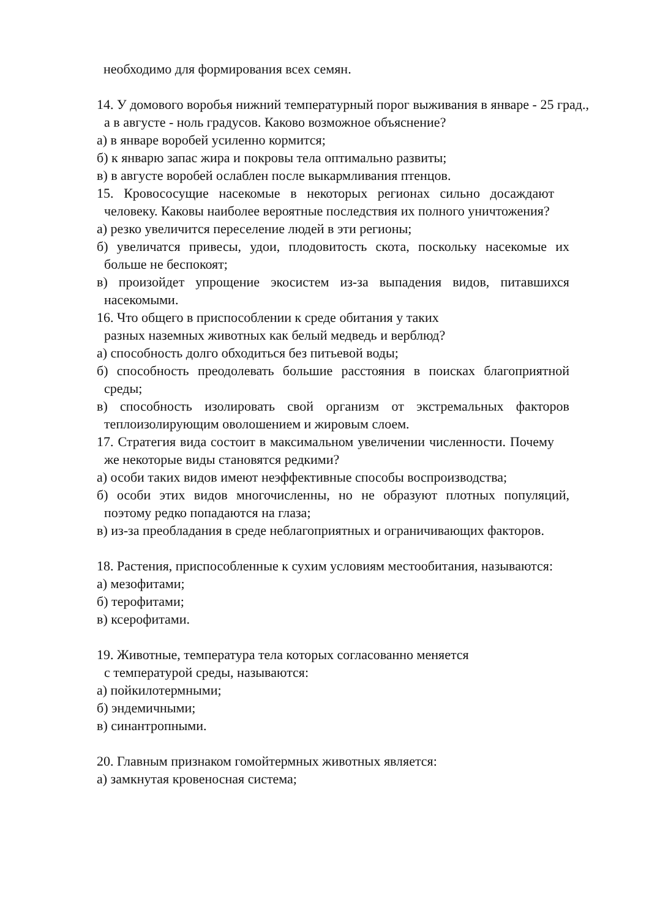необходимо для формирования всех семян.
14. У домового воробья нижний температурный порог выживания в январе - 25 град., а в августе - ноль градусов. Каково возможное объяснение?
а) в январе воробей усиленно кормится;
б) к январю запас жира и покровы тела оптимально развиты;
в) в августе воробей ослаблен после выкармливания птенцов.
15. Кровососущие насекомые в некоторых регионах сильно досаждают человеку. Каковы наиболее вероятные последствия их полного уничтожения?
а) резко увеличится переселение людей в эти регионы;
б) увеличатся привесы, удои, плодовитость скота, поскольку насекомые их больше не беспокоят;
в) произойдет упрощение экосистем из-за выпадения видов, питавшихся насекомыми.
16. Что общего в приспособлении к среде обитания у таких
разных наземных животных как белый медведь и верблюд?
а) способность долго обходиться без питьевой воды;
б) способность преодолевать большие расстояния в поисках благоприятной среды;
в) способность изолировать свой организм от экстремальных факторов теплоизолирующим оволошением и жировым слоем.
17. Стратегия вида состоит в максимальном увеличении численности. Почему же некоторые виды становятся редкими?
а) особи таких видов имеют неэффективные способы воспроизводства;
б) особи этих видов многочисленны, но не образуют плотных популяций, поэтому редко попадаются на глаза;
в) из-за преобладания в среде неблагоприятных и ограничивающих факторов.
18. Растения, приспособленные к сухим условиям местообитания, называются:
а) мезофитами;
б) терофитами;
в) ксерофитами.
19. Животные, температура тела которых согласованно меняется
с температурой среды, называются:
а) пойкилотермными;
б) эндемичными;
в) синантропными.
20. Главным признаком гомойтермных животных является:
а) замкнутая кровеносная система;